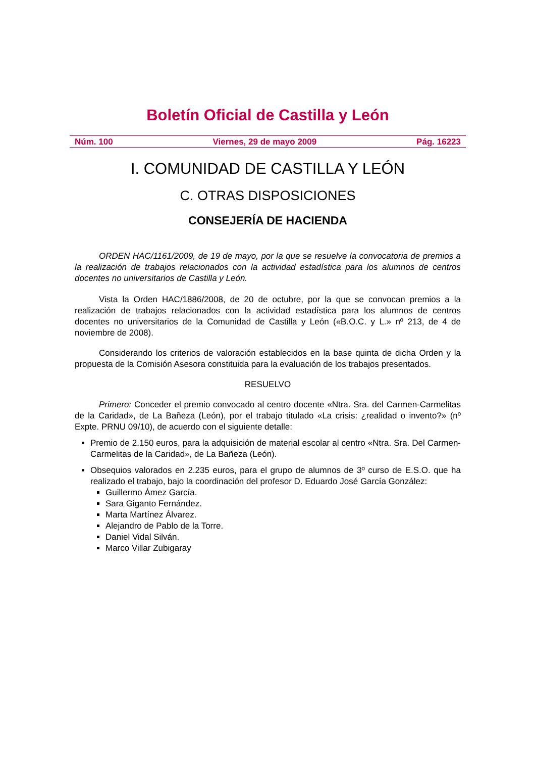Boletín Oficial de Castilla y León
Núm. 100 Viernes, 29 de mayo 2009 Pág. 16223
I. COMUNIDAD DE CASTILLA Y LEÓN
C. OTRAS DISPOSICIONES
CONSEJERÍA DE HACIENDA
ORDEN HAC/1161/2009, de 19 de mayo, por la que se resuelve la convocatoria de premios a la realización de trabajos relacionados con la actividad estadística para los alumnos de centros docentes no universitarios de Castilla y León.
Vista la Orden HAC/1886/2008, de 20 de octubre, por la que se convocan premios a la realización de trabajos relacionados con la actividad estadística para los alumnos de centros docentes no universitarios de la Comunidad de Castilla y León («B.O.C. y L.» nº 213, de 4 de noviembre de 2008).
Considerando los criterios de valoración establecidos en la base quinta de dicha Orden y la propuesta de la Comisión Asesora constituida para la evaluación de los trabajos presentados.
RESUELVO
Primero: Conceder el premio convocado al centro docente «Ntra. Sra. del Carmen-Carmelitas de la Caridad», de La Bañeza (León), por el trabajo titulado «La crisis: ¿realidad o invento?» (nº Expte. PRNU 09/10), de acuerdo con el siguiente detalle:
Premio de 2.150 euros, para la adquisición de material escolar al centro «Ntra. Sra. Del Carmen-Carmelitas de la Caridad», de La Bañeza (León).
Obsequios valorados en 2.235 euros, para el grupo de alumnos de 3º curso de E.S.O. que ha realizado el trabajo, bajo la coordinación del profesor D. Eduardo José García González:
Guillermo Ámez García.
Sara Giganto Fernández.
Marta Martínez Álvarez.
Alejandro de Pablo de la Torre.
Daniel Vidal Silván.
Marco Villar Zubigaray